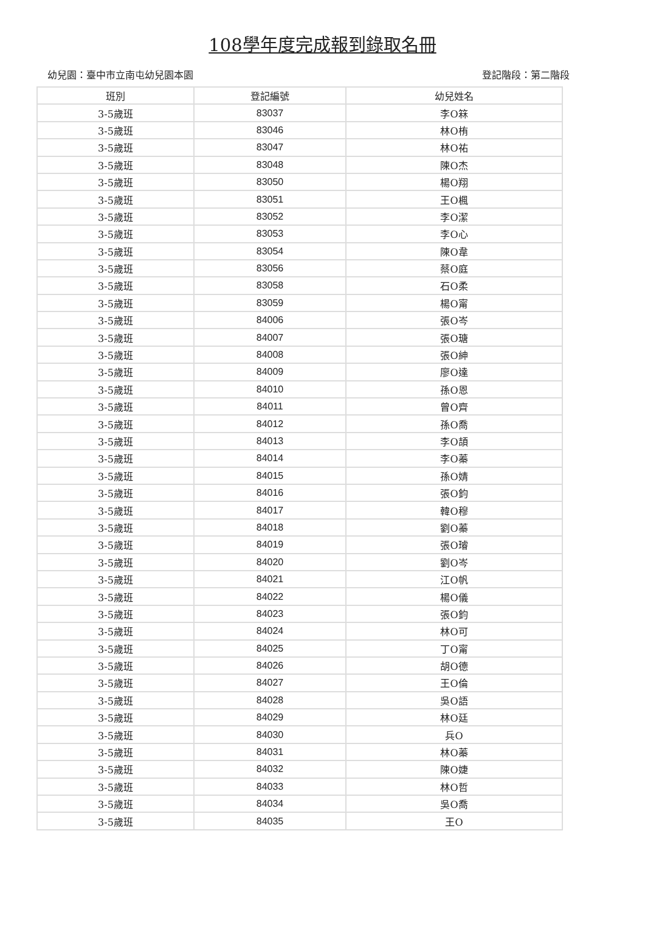108學年度完成報到錄取名冊
幼兒園：臺中市立南屯幼兒園本園 登記階段：第二階段
| 班別 | 登記編號 | 幼兒姓名 |
| --- | --- | --- |
| 3-5歲班 | 83037 | 李O箖 |
| 3-5歲班 | 83046 | 林O栯 |
| 3-5歲班 | 83047 | 林O祐 |
| 3-5歲班 | 83048 | 陳O杰 |
| 3-5歲班 | 83050 | 楊O翔 |
| 3-5歲班 | 83051 | 王O楓 |
| 3-5歲班 | 83052 | 李O潔 |
| 3-5歲班 | 83053 | 李O心 |
| 3-5歲班 | 83054 | 陳O韋 |
| 3-5歲班 | 83056 | 蔡O庭 |
| 3-5歲班 | 83058 | 石O柔 |
| 3-5歲班 | 83059 | 楊O甯 |
| 3-5歲班 | 84006 | 張O岑 |
| 3-5歲班 | 84007 | 張O瑭 |
| 3-5歲班 | 84008 | 張O紳 |
| 3-5歲班 | 84009 | 廖O達 |
| 3-5歲班 | 84010 | 孫O恩 |
| 3-5歲班 | 84011 | 曾O齊 |
| 3-5歲班 | 84012 | 孫O喬 |
| 3-5歲班 | 84013 | 李O頡 |
| 3-5歲班 | 84014 | 李O蓁 |
| 3-5歲班 | 84015 | 孫O婧 |
| 3-5歲班 | 84016 | 張O鈞 |
| 3-5歲班 | 84017 | 韓O穆 |
| 3-5歲班 | 84018 | 劉O蓁 |
| 3-5歲班 | 84019 | 張O璿 |
| 3-5歲班 | 84020 | 劉O岑 |
| 3-5歲班 | 84021 | 江O帆 |
| 3-5歲班 | 84022 | 楊O儀 |
| 3-5歲班 | 84023 | 張O鈞 |
| 3-5歲班 | 84024 | 林O可 |
| 3-5歲班 | 84025 | 丁O甯 |
| 3-5歲班 | 84026 | 胡O德 |
| 3-5歲班 | 84027 | 王O倫 |
| 3-5歲班 | 84028 | 吳O語 |
| 3-5歲班 | 84029 | 林O廷 |
| 3-5歲班 | 84030 | 兵O |
| 3-5歲班 | 84031 | 林O蓁 |
| 3-5歲班 | 84032 | 陳O婕 |
| 3-5歲班 | 84033 | 林O哲 |
| 3-5歲班 | 84034 | 吳O喬 |
| 3-5歲班 | 84035 | 王O |